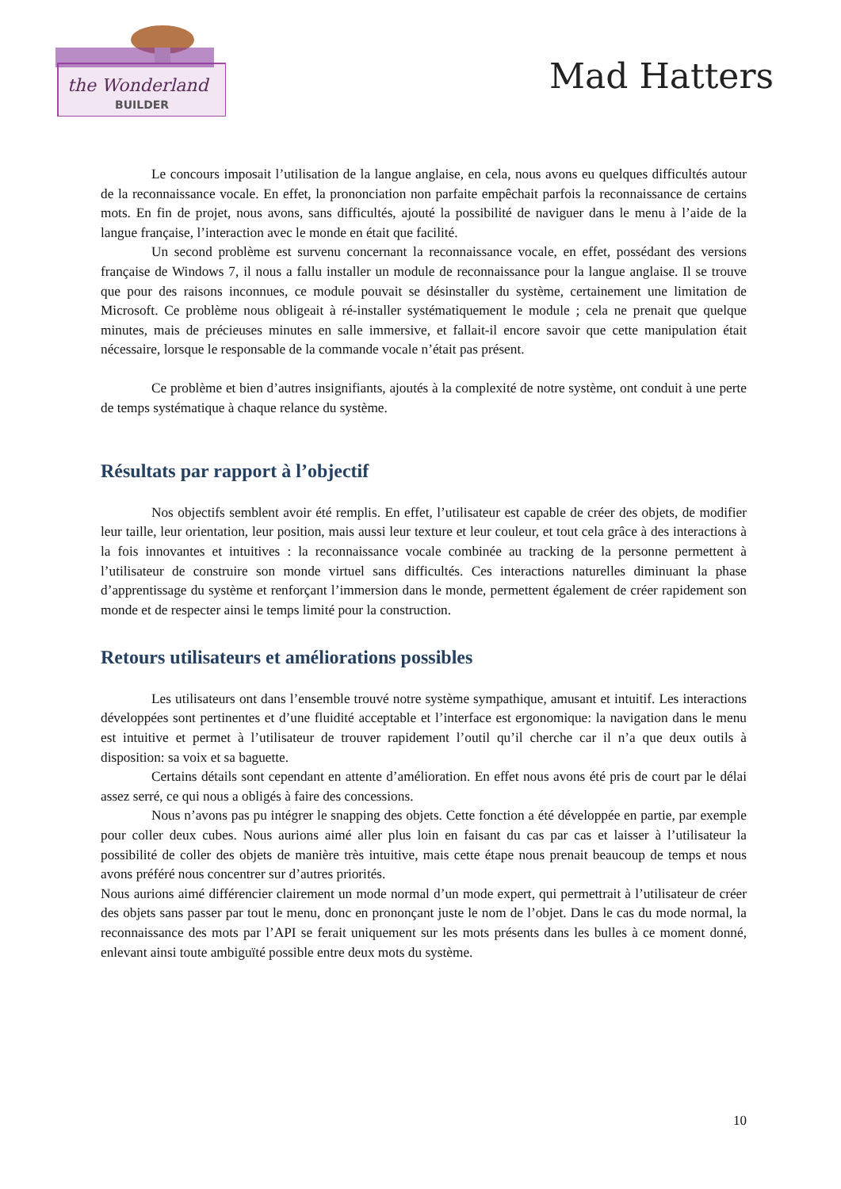the Wonderland
BUILDER
Mad Hatters
Le concours imposait l’utilisation de la langue anglaise, en cela, nous avons eu quelques difficultés autour de la reconnaissance vocale. En effet, la prononciation non parfaite empêchait parfois la reconnaissance de certains mots. En fin de projet, nous avons, sans difficultés, ajouté la possibilité de naviguer dans le menu à l’aide de la langue française, l’interaction avec le monde en était que facilité.
Un second problème est survenu concernant la reconnaissance vocale, en effet, possédant des versions française de Windows 7, il nous a fallu installer un module de reconnaissance pour la langue anglaise. Il se trouve que pour des raisons inconnues, ce module pouvait se désinstaller du système, certainement une limitation de Microsoft. Ce problème nous obligeait à ré-installer systématiquement le module ; cela ne prenait que quelque minutes, mais de précieuses minutes en salle immersive, et fallait-il encore savoir que cette manipulation était nécessaire, lorsque le responsable de la commande vocale n’était pas présent.
Ce problème et bien d’autres insignifiants, ajoutés à la complexité de notre système, ont conduit à une perte de temps systématique à chaque relance du système.
Résultats par rapport à l’objectif
Nos objectifs semblent avoir été remplis. En effet, l’utilisateur est capable de créer des objets, de modifier leur taille, leur orientation, leur position, mais aussi leur texture et leur couleur, et tout cela grâce à des interactions à la fois innovantes et intuitives : la reconnaissance vocale combinée au tracking de la personne permettent à l’utilisateur de construire son monde virtuel sans difficultés. Ces interactions naturelles diminuant la phase d’apprentissage du système et renforçant l’immersion dans le monde, permettent également de créer rapidement son monde et de respecter ainsi le temps limité pour la construction.
Retours utilisateurs et améliorations possibles
Les utilisateurs ont dans l’ensemble trouvé notre système sympathique, amusant et intuitif. Les interactions développées sont pertinentes et d’une fluidité acceptable et l’interface est ergonomique: la navigation dans le menu est intuitive et permet à l’utilisateur de trouver rapidement l’outil qu’il cherche car il n’a que deux outils à disposition: sa voix et sa baguette.
Certains détails sont cependant en attente d’amélioration. En effet nous avons été pris de court par le délai assez serré, ce qui nous a obligés à faire des concessions.
Nous n’avons pas pu intégrer le snapping des objets. Cette fonction a été développée en partie, par exemple pour coller deux cubes. Nous aurions aimé aller plus loin en faisant du cas par cas et laisser à l’utilisateur la possibilité de coller des objets de manière très intuitive, mais cette étape nous prenait beaucoup de temps et nous avons préféré nous concentrer sur d’autres priorités.
Nous aurions aimé différencier clairement un mode normal d’un mode expert, qui permettrait à l’utilisateur de créer des objets sans passer par tout le menu, donc en prononçant juste le nom de l’objet. Dans le cas du mode normal, la reconnaissance des mots par l’API se ferait uniquement sur les mots présents dans les bulles à ce moment donné, enlevant ainsi toute ambiguïté possible entre deux mots du système.
10